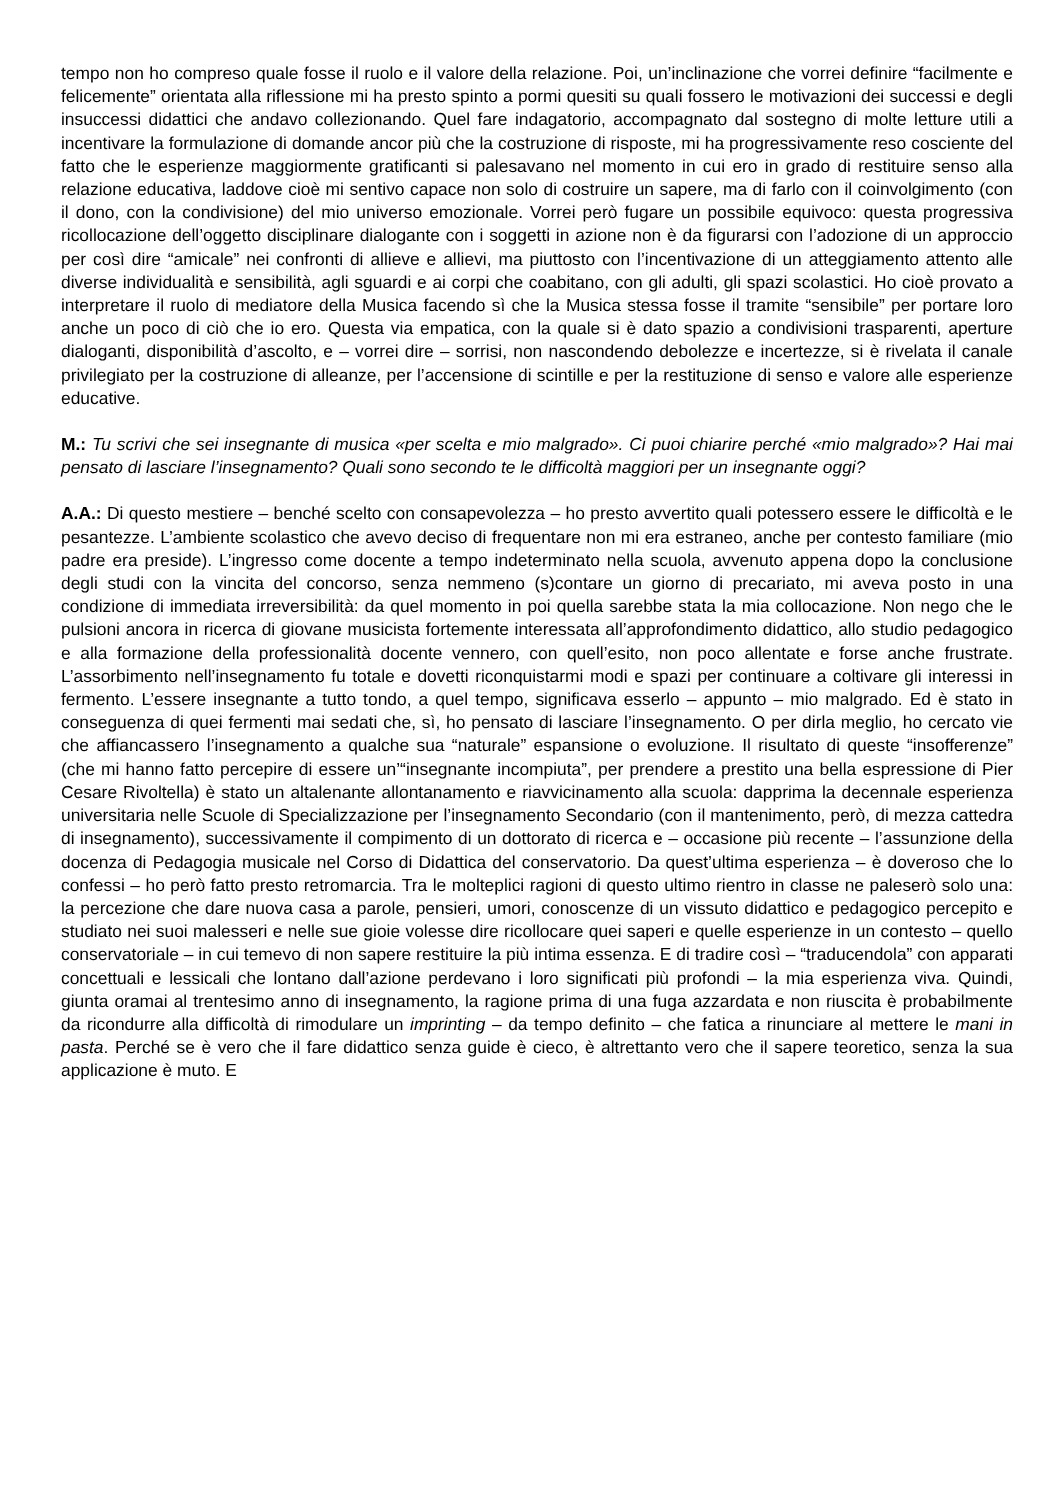tempo non ho compreso quale fosse il ruolo e il valore della relazione. Poi, un’inclinazione che vorrei definire “facilmente e felicemente” orientata alla riflessione mi ha presto spinto a pormi quesiti su quali fossero le motivazioni dei successi e degli insuccessi didattici che andavo collezionando. Quel fare indagatorio, accompagnato dal sostegno di molte letture utili a incentivare la formulazione di domande ancor più che la costruzione di risposte, mi ha progressivamente reso cosciente del fatto che le esperienze maggiormente gratificanti si palesavano nel momento in cui ero in grado di restituire senso alla relazione educativa, laddove cioè mi sentivo capace non solo di costruire un sapere, ma di farlo con il coinvolgimento (con il dono, con la condivisione) del mio universo emozionale. Vorrei però fugare un possibile equivoco: questa progressiva ricollocazione dell’oggetto disciplinare dialogante con i soggetti in azione non è da figurarsi con l’adozione di un approccio per così dire “amicale” nei confronti di allieve e allievi, ma piuttosto con l’incentivazione di un atteggiamento attento alle diverse individualità e sensibilità, agli sguardi e ai corpi che coabitano, con gli adulti, gli spazi scolastici. Ho cioè provato a interpretare il ruolo di mediatore della Musica facendo sì che la Musica stessa fosse il tramite “sensibile” per portare loro anche un poco di ciò che io ero. Questa via empatica, con la quale si è dato spazio a condivisioni trasparenti, aperture dialoganti, disponibilità d’ascolto, e – vorrei dire – sorrisi, non nascondendo debolezze e incertezze, si è rivelata il canale privilegiato per la costruzione di alleanze, per l’accensione di scintille e per la restituzione di senso e valore alle esperienze educative.
M.: Tu scrivi che sei insegnante di musica «per scelta e mio malgrado». Ci puoi chiarire perché «mio malgrado»? Hai mai pensato di lasciare l’insegnamento? Quali sono secondo te le difficoltà maggiori per un insegnante oggi?
A.A.: Di questo mestiere – benché scelto con consapevolezza – ho presto avvertito quali potessero essere le difficoltà e le pesantezze. L’ambiente scolastico che avevo deciso di frequentare non mi era estraneo, anche per contesto familiare (mio padre era preside). L’ingresso come docente a tempo indeterminato nella scuola, avvenuto appena dopo la conclusione degli studi con la vincita del concorso, senza nemmeno (s)contare un giorno di precariato, mi aveva posto in una condizione di immediata irreversibilità: da quel momento in poi quella sarebbe stata la mia collocazione. Non nego che le pulsioni ancora in ricerca di giovane musicista fortemente interessata all’approfondimento didattico, allo studio pedagogico e alla formazione della professionalità docente vennero, con quell’esito, non poco allentate e forse anche frustrate. L’assorbimento nell’insegnamento fu totale e dovetti riconquistarmi modi e spazi per continuare a coltivare gli interessi in fermento. L’essere insegnante a tutto tondo, a quel tempo, significava esserlo – appunto – mio malgrado. Ed è stato in conseguenza di quei fermenti mai sedati che, sì, ho pensato di lasciare l’insegnamento. O per dirla meglio, ho cercato vie che affiancassero l’insegnamento a qualche sua “naturale” espansione o evoluzione. Il risultato di queste “insofferenze” (che mi hanno fatto percepire di essere un’“insegnante incompiuta”, per prendere a prestito una bella espressione di Pier Cesare Rivoltella) è stato un altalenante allontanamento e riavvicinamento alla scuola: dapprima la decennale esperienza universitaria nelle Scuole di Specializzazione per l’insegnamento Secondario (con il mantenimento, però, di mezza cattedra di insegnamento), successivamente il compimento di un dottorato di ricerca e – occasione più recente – l’assunzione della docenza di Pedagogia musicale nel Corso di Didattica del conservatorio. Da quest’ultima esperienza – è doveroso che lo confessi – ho però fatto presto retromarcia. Tra le molteplici ragioni di questo ultimo rientro in classe ne paleserò solo una: la percezione che dare nuova casa a parole, pensieri, umori, conoscenze di un vissuto didattico e pedagogico percepito e studiato nei suoi malesseri e nelle sue gioie volesse dire ricollocare quei saperi e quelle esperienze in un contesto – quello conservatoriale – in cui temevo di non sapere restituire la più intima essenza. E di tradire così – “traducendola” con apparati concettuali e lessicali che lontano dall’azione perdevano i loro significati più profondi – la mia esperienza viva. Quindi, giunta oramai al trentesimo anno di insegnamento, la ragione prima di una fuga azzardata e non riuscita è probabilmente da ricondurre alla difficoltà di rimodulare un imprinting – da tempo definito – che fatica a rinunciare al mettere le mani in pasta. Perché se è vero che il fare didattico senza guide è cieco, è altrettanto vero che il sapere teoretico, senza la sua applicazione è muto. E